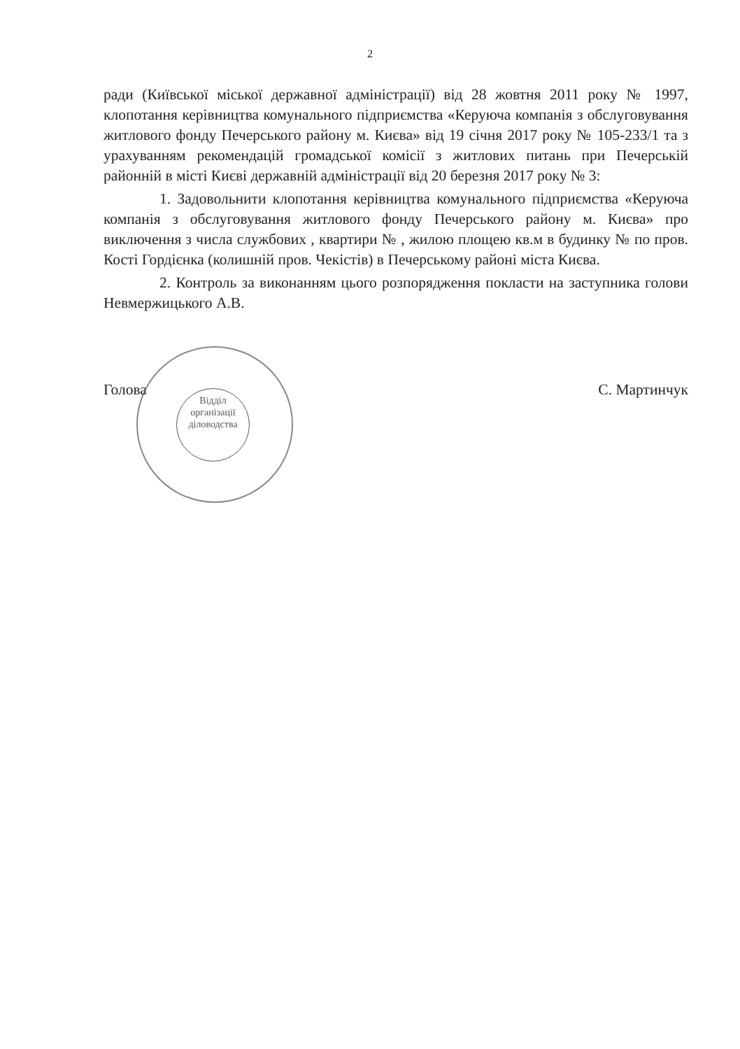2
ради (Київської міської державної адміністрації) від 28 жовтня 2011 року № 1997, клопотання керівництва комунального підприємства «Керуюча компанія з обслуговування житлового фонду Печерського району м. Києва» від 19 січня 2017 року № 105-233/1 та з урахуванням рекомендацій громадської комісії з житлових питань при Печерській районній в місті Києві державній адміністрації від 20 березня 2017 року № 3:
1. Задовольнити клопотання керівництва комунального підприємства «Керуюча компанія з обслуговування житлового фонду Печерського району м. Києва» про виключення з числа службових , квартири № , жилою площею кв.м в будинку № по пров. Кості Гордієнка (колишній пров. Чекістів) в Печерському районі міста Києва.
2. Контроль за виконанням цього розпорядження покласти на заступника голови Невмержицького А.В.
Відділ організації діловодства
Голова С. Мартинчук